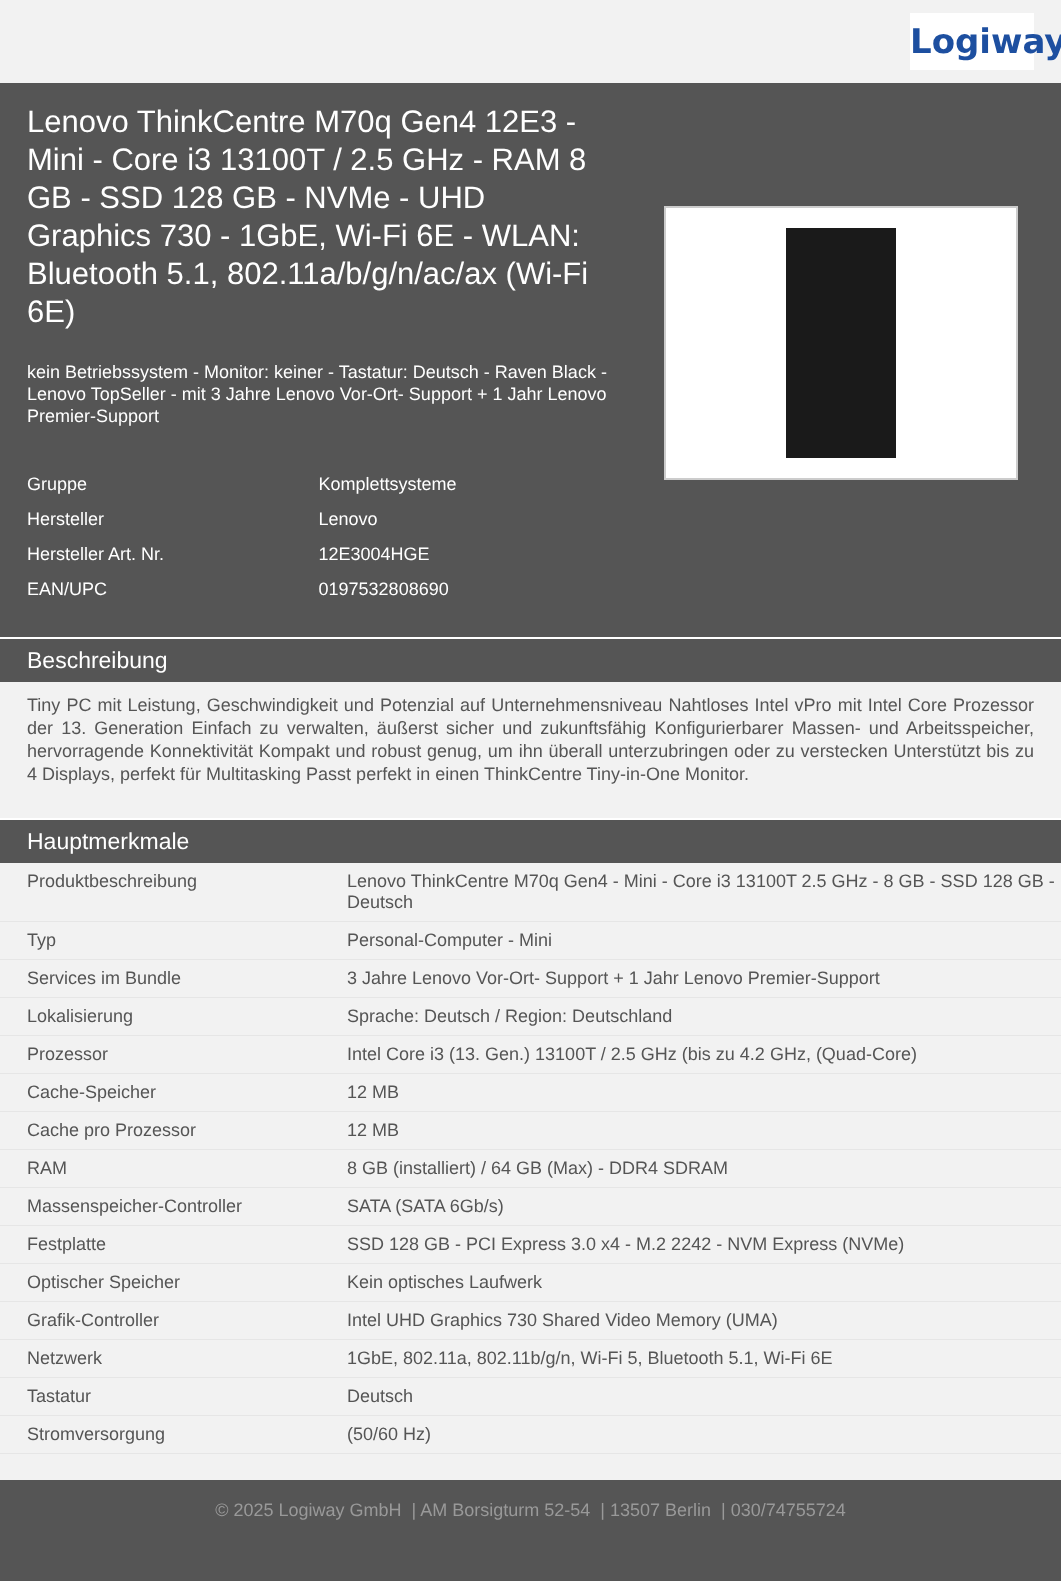Logiway
Lenovo ThinkCentre M70q Gen4 12E3 - Mini - Core i3 13100T / 2.5 GHz - RAM 8 GB - SSD 128 GB - NVMe - UHD Graphics 730 - 1GbE, Wi-Fi 6E - WLAN: Bluetooth 5.1, 802.11a/b/g/n/ac/ax (Wi-Fi 6E)
kein Betriebssystem - Monitor: keiner - Tastatur: Deutsch - Raven Black - Lenovo TopSeller - mit 3 Jahre Lenovo Vor-Ort- Support + 1 Jahr Lenovo Premier-Support
| Gruppe | Komplettsysteme |
| Hersteller | Lenovo |
| Hersteller Art. Nr. | 12E3004HGE |
| EAN/UPC | 0197532808690 |
Beschreibung
Tiny PC mit Leistung, Geschwindigkeit und Potenzial auf Unternehmensniveau Nahtloses Intel vPro mit Intel Core Prozessor der 13. Generation Einfach zu verwalten, äußerst sicher und zukunftsfähig Konfigurierbarer Massen- und Arbeitsspeicher, hervorragende Konnektivität Kompakt und robust genug, um ihn überall unterzubringen oder zu verstecken Unterstützt bis zu 4 Displays, perfekt für Multitasking Passt perfekt in einen ThinkCentre Tiny-in-One Monitor.
Hauptmerkmale
| Produktbeschreibung | Lenovo ThinkCentre M70q Gen4 - Mini - Core i3 13100T 2.5 GHz - 8 GB - SSD 128 GB - Deutsch |
| Typ | Personal-Computer - Mini |
| Services im Bundle | 3 Jahre Lenovo Vor-Ort- Support + 1 Jahr Lenovo Premier-Support |
| Lokalisierung | Sprache: Deutsch / Region: Deutschland |
| Prozessor | Intel Core i3 (13. Gen.) 13100T / 2.5 GHz (bis zu 4.2 GHz, (Quad-Core) |
| Cache-Speicher | 12 MB |
| Cache pro Prozessor | 12 MB |
| RAM | 8 GB (installiert) / 64 GB (Max) - DDR4 SDRAM |
| Massenspeicher-Controller | SATA (SATA 6Gb/s) |
| Festplatte | SSD 128 GB - PCI Express 3.0 x4 - M.2 2242 - NVM Express (NVMe) |
| Optischer Speicher | Kein optisches Laufwerk |
| Grafik-Controller | Intel UHD Graphics 730 Shared Video Memory (UMA) |
| Netzwerk | 1GbE, 802.11a, 802.11b/g/n, Wi-Fi 5, Bluetooth 5.1, Wi-Fi 6E |
| Tastatur | Deutsch |
| Stromversorgung | (50/60 Hz) |
© 2025 Logiway GmbH | AM Borsigturm 52-54 | 13507 Berlin | 030/74755724